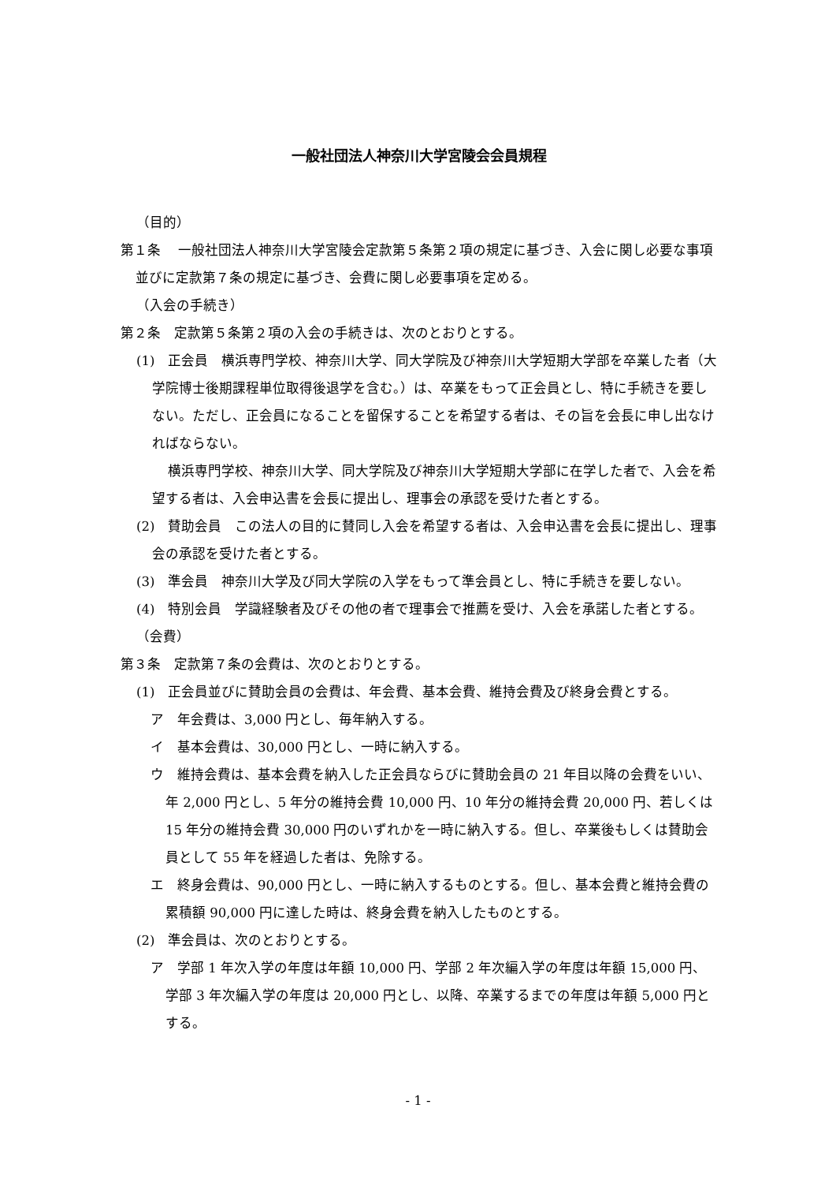一般社団法人神奈川大学宮陵会会員規程
（目的）
第１条　 一般社団法人神奈川大学宮陵会定款第５条第２項の規定に基づき、入会に関し必要な事項並びに定款第７条の規定に基づき、会費に関し必要事項を定める。
（入会の手続き）
第２条　定款第５条第２項の入会の手続きは、次のとおりとする。
(1)　正会員　横浜専門学校、神奈川大学、同大学院及び神奈川大学短期大学部を卒業した者（大学院博士後期課程単位取得後退学を含む。）は、卒業をもって正会員とし、特に手続きを要しない。ただし、正会員になることを留保することを希望する者は、その旨を会長に申し出なければならない。
横浜専門学校、神奈川大学、同大学院及び神奈川大学短期大学部に在学した者で、入会を希望する者は、入会申込書を会長に提出し、理事会の承認を受けた者とする。
(2)　賛助会員　この法人の目的に賛同し入会を希望する者は、入会申込書を会長に提出し、理事会の承認を受けた者とする。
(3)　準会員　神奈川大学及び同大学院の入学をもって準会員とし、特に手続きを要しない。
(4)　特別会員　学識経験者及びその他の者で理事会で推薦を受け、入会を承諾した者とする。
（会費）
第３条　定款第７条の会費は、次のとおりとする。
(1)　正会員並びに賛助会員の会費は、年会費、基本会費、維持会費及び終身会費とする。
ア　年会費は、3,000 円とし、毎年納入する。
イ　基本会費は、30,000 円とし、一時に納入する。
ウ　維持会費は、基本会費を納入した正会員ならびに賛助会員の 21 年目以降の会費をいい、年 2,000 円とし、5 年分の維持会費 10,000 円、10 年分の維持会費 20,000 円、若しくは 15 年分の維持会費 30,000 円のいずれかを一時に納入する。但し、卒業後もしくは賛助会員として 55 年を経過した者は、免除する。
エ　終身会費は、90,000 円とし、一時に納入するものとする。但し、基本会費と維持会費の累積額 90,000 円に達した時は、終身会費を納入したものとする。
(2)　準会員は、次のとおりとする。
ア　学部 1 年次入学の年度は年額 10,000 円、学部 2 年次編入学の年度は年額 15,000 円、学部 3 年次編入学の年度は 20,000 円とし、以降、卒業するまでの年度は年額 5,000 円とする。
- 1 -